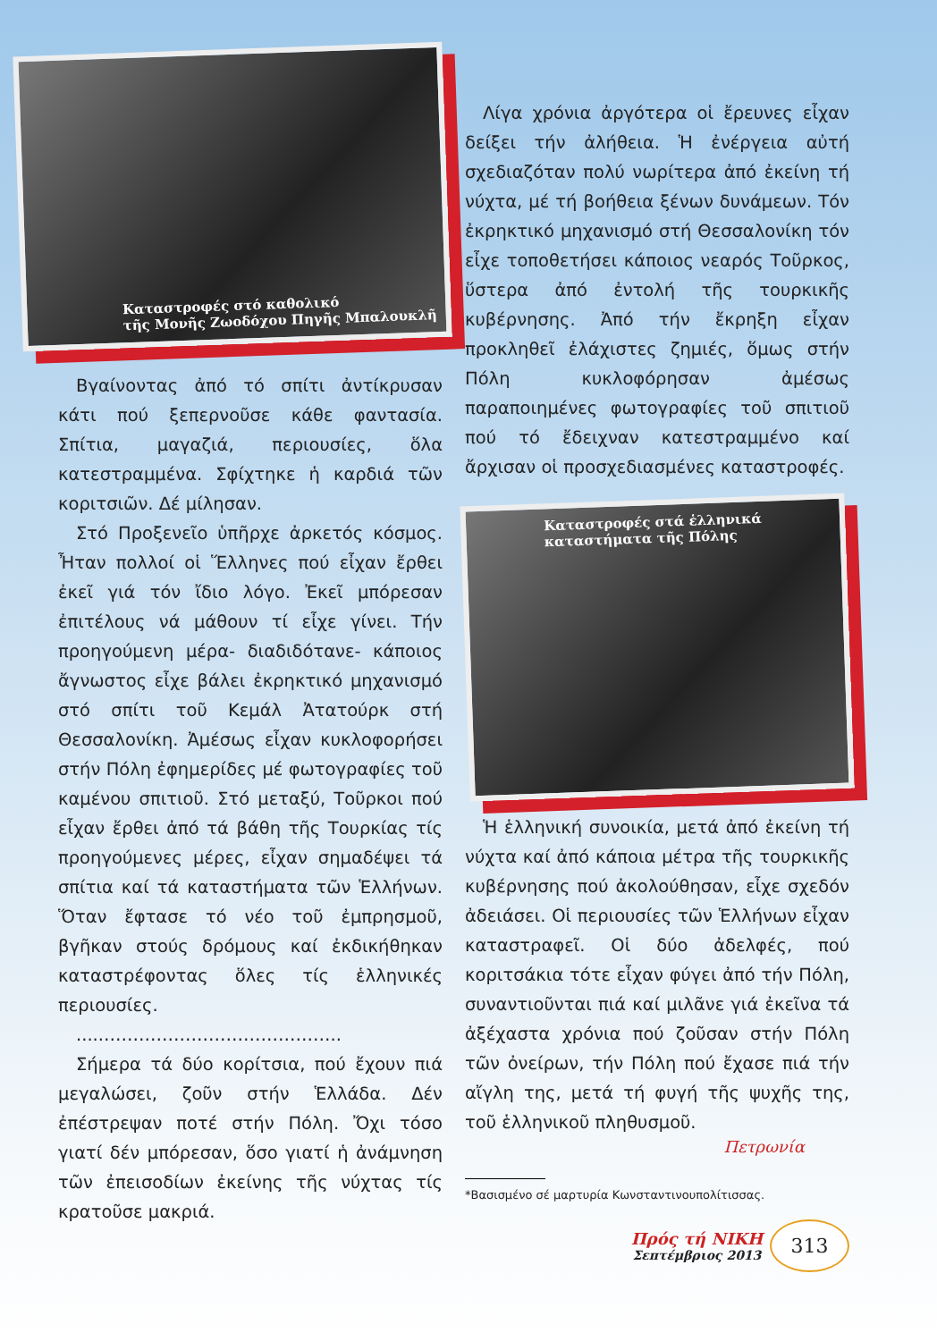Καταστροφές στό καθολικό
τῆς Μονῆς Ζωοδόχου Πηγῆς Μπαλουκλῆ
Βγαίνοντας ἀπό τό σπίτι ἀντίκρυσαν κάτι πού ξεπερνοῦσε κάθε φαντασία. Σπίτια, μαγαζιά, περιουσίες, ὅλα κατεστραμμένα. Σφίχτηκε ἡ καρδιά τῶν κοριτσιῶν. Δέ μίλησαν.
Στό Προξενεῖο ὑπῆρχε ἀρκετός κόσμος. Ἦταν πολλοί οἱ Ἕλληνες πού εἶχαν ἔρθει ἐκεῖ γιά τόν ἴδιο λόγο. Ἐκεῖ μπόρεσαν ἐπιτέλους νά μάθουν τί εἶχε γίνει. Τήν προηγούμενη μέρα- διαδιδότανε- κάποιος ἄγνωστος εἶχε βάλει ἐκρηκτικό μηχανισμό στό σπίτι τοῦ Κεμάλ Ἀτατούρκ στή Θεσσαλονίκη. Ἀμέσως εἶχαν κυκλοφορήσει στήν Πόλη ἐφημερίδες μέ φωτογραφίες τοῦ καμένου σπιτιοῦ. Στό μεταξύ, Τοῦρκοι πού εἶχαν ἔρθει ἀπό τά βάθη τῆς Τουρκίας τίς προηγούμενες μέρες, εἶχαν σημαδέψει τά σπίτια καί τά καταστήματα τῶν Ἑλλήνων. Ὅταν ἔφτασε τό νέο τοῦ ἐμπρησμοῦ, βγῆκαν στούς δρόμους καί ἐκδικήθηκαν καταστρέφοντας ὅλες τίς ἑλληνικές περιουσίες.
.....…………………………………..
Σήμερα τά δύο κορίτσια, πού ἔχουν πιά μεγαλώσει, ζοῦν στήν Ἑλλάδα. Δέν ἐπέστρεψαν ποτέ στήν Πόλη. Ὄχι τόσο γιατί δέν μπόρεσαν, ὅσο γιατί ἡ ἀνάμνηση τῶν ἐπεισοδίων ἐκείνης τῆς νύχτας τίς κρατοῦσε μακριά.
Λίγα χρόνια ἀργότερα οἱ ἔρευνες εἶχαν δείξει τήν ἀλήθεια. Ἡ ἐνέργεια αὐτή σχεδιαζόταν πολύ νωρίτερα ἀπό ἐκείνη τή νύχτα, μέ τή βοήθεια ξένων δυνάμεων. Τόν ἐκρηκτικό μηχανισμό στή Θεσσαλονίκη τόν εἶχε τοποθετήσει κάποιος νεαρός Τοῦρκος, ὕστερα ἀπό ἐντολή τῆς τουρκικῆς κυβέρνησης. Ἀπό τήν ἔκρηξη εἶχαν προκληθεῖ ἐλάχιστες ζημιές, ὅμως στήν Πόλη κυκλοφόρησαν ἀμέσως παραποιημένες φωτογραφίες τοῦ σπιτιοῦ πού τό ἔδειχναν κατεστραμμένο καί ἄρχισαν οἱ προσχεδιασμένες καταστροφές.
Καταστροφές στά ἑλληνικά
καταστήματα τῆς Πόλης
Ἡ ἑλληνική συνοικία, μετά ἀπό ἐκείνη τή νύχτα καί ἀπό κάποια μέτρα τῆς τουρκικῆς κυβέρνησης πού ἀκολούθησαν, εἶχε σχεδόν ἀδειάσει. Οἱ περιουσίες τῶν Ἑλλήνων εἶχαν καταστραφεῖ. Οἱ δύο ἀδελφές, πού κοριτσάκια τότε εἶχαν φύγει ἀπό τήν Πόλη, συναντιοῦνται πιά καί μιλᾶνε γιά ἐκεῖνα τά ἀξέχαστα χρόνια πού ζοῦσαν στήν Πόλη τῶν ὀνείρων, τήν Πόλη πού ἔχασε πιά τήν αἴγλη της, μετά τή φυγή τῆς ψυχῆς της, τοῦ ἑλληνικοῦ πληθυσμοῦ.
Πετρωνία
*Βασισμένο σέ μαρτυρία Κωνσταντινουπολίτισσας.
Πρός τή ΝΙΚΗ
Σεπτέμβριος 2013
313